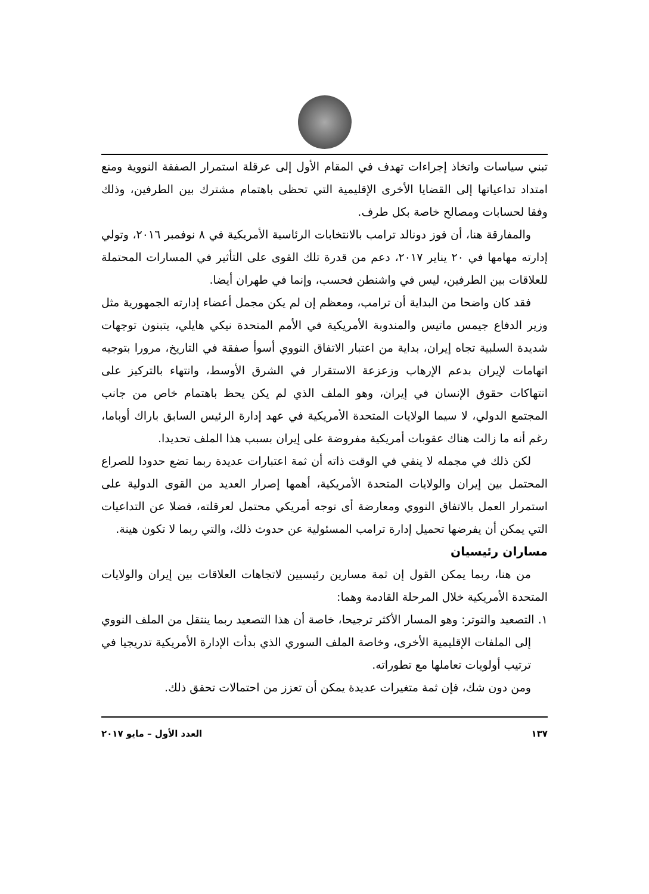تبني سياسات واتخاذ إجراءات تهدف في المقام الأول إلى عرقلة استمرار الصفقة النووية ومنع امتداد تداعياتها إلى القضايا الأخرى الإقليمية التي تحظى باهتمام مشترك بين الطرفين، وذلك وفقا لحسابات ومصالح خاصة بكل طرف.
والمفارقة هنا، أن فوز دونالد ترامب بالانتخابات الرئاسية الأمريكية في ٨ نوفمبر ٢٠١٦، وتولي إدارته مهامها في ٢٠ يناير ٢٠١٧، دعم من قدرة تلك القوى على التأثير في المسارات المحتملة للعلاقات بين الطرفين، ليس في واشنطن فحسب، وإنما في طهران أيضا.
فقد كان واضحا من البداية أن ترامب، ومعظم إن لم يكن مجمل أعضاء إدارته الجمهورية مثل وزير الدفاع جيمس ماتيس والمندوبة الأمريكية في الأمم المتحدة نيكي هايلي، يتبنون توجهات شديدة السلبية تجاه إيران، بداية من اعتبار الاتفاق النووي أسوأ صفقة في التاريخ، مرورا بتوجيه اتهامات لإيران بدعم الإرهاب وزعزعة الاستقرار في الشرق الأوسط، وانتهاء بالتركيز على انتهاكات حقوق الإنسان في إيران، وهو الملف الذي لم يكن يحظ باهتمام خاص من جانب المجتمع الدولي، لا سيما الولايات المتحدة الأمريكية في عهد إدارة الرئيس السابق باراك أوباما، رغم أنه ما زالت هناك عقوبات أمريكية مفروضة على إيران بسبب هذا الملف تحديدا.
لكن ذلك في مجمله لا ينفي في الوقت ذاته أن ثمة اعتبارات عديدة ربما تضع حدودا للصراع المحتمل بين إيران والولايات المتحدة الأمريكية، أهمها إصرار العديد من القوى الدولية على استمرار العمل بالاتفاق النووي ومعارضة أى توجه أمريكي محتمل لعرقلته، فضلا عن التداعيات التي يمكن أن يفرضها تحميل إدارة ترامب المسئولية عن حدوث ذلك، والتي ربما لا تكون هينة.
مساران رئيسيان
من هنا، ربما يمكن القول إن ثمة مسارين رئيسيين لاتجاهات العلاقات بين إيران والولايات المتحدة الأمريكية خلال المرحلة القادمة وهما:
١. التصعيد والتوتر: وهو المسار الأكثر ترجيحا، خاصة أن هذا التصعيد ربما ينتقل من الملف النووي إلى الملفات الإقليمية الأخرى، وخاصة الملف السوري الذي بدأت الإدارة الأمريكية تدريجيا في ترتيب أولويات تعاملها مع تطوراته.
ومن دون شك، فإن ثمة متغيرات عديدة يمكن أن تعزز من احتمالات تحقق ذلك.
١٣٧ العدد الأول – مايو ٢٠١٧